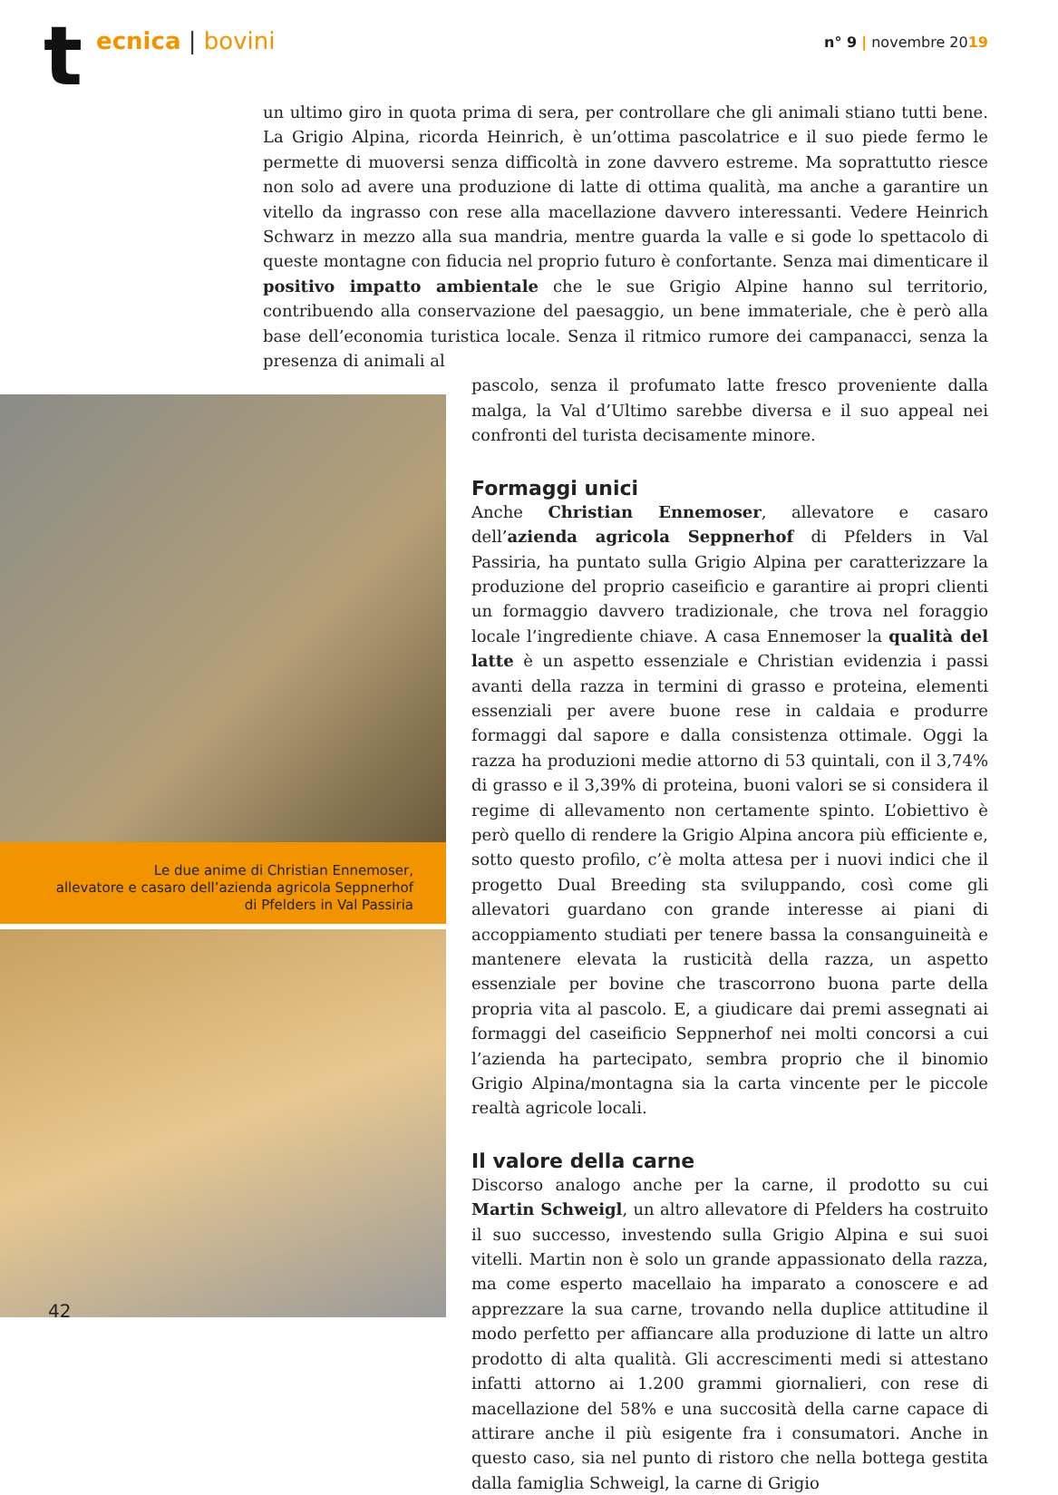t ecnica | bovini n° 9 | novembre 2019
un ultimo giro in quota prima di sera, per controllare che gli animali stiano tutti bene. La Grigio Alpina, ricorda Heinrich, è un’ottima pascolatrice e il suo piede fermo le permette di muoversi senza difficoltà in zone davvero estreme. Ma soprattutto riesce non solo ad avere una produzione di latte di ottima qualità, ma anche a garantire un vitello da ingrasso con rese alla macellazione davvero interessanti. Vedere Heinrich Schwarz in mezzo alla sua mandria, mentre guarda la valle e si gode lo spettacolo di queste montagne con fiducia nel proprio futuro è confortante. Senza mai dimenticare il positivo impatto ambientale che le sue Grigio Alpine hanno sul territorio, contribuendo alla conservazione del paesaggio, un bene immateriale, che è però alla base dell’economia turistica locale. Senza il ritmico rumore dei campanacci, senza la presenza di animali al
Le due anime di Christian Ennemoser,
allevatore e casaro dell’azienda agricola Seppnerhof
di Pfelders in Val Passiria
pascolo, senza il profumato latte fresco proveniente dalla malga, la Val d’Ultimo sarebbe diversa e il suo appeal nei confronti del turista decisamente minore.
Formaggi unici
Anche Christian Ennemoser, allevatore e casaro dell’azienda agricola Seppnerhof di Pfelders in Val Passiria, ha puntato sulla Grigio Alpina per caratterizzare la produzione del proprio caseificio e garantire ai propri clienti un formaggio davvero tradizionale, che trova nel foraggio locale l’ingrediente chiave. A casa Ennemoser la qualità del latte è un aspetto essenziale e Christian evidenzia i passi avanti della razza in termini di grasso e proteina, elementi essenziali per avere buone rese in caldaia e produrre formaggi dal sapore e dalla consistenza ottimale. Oggi la razza ha produzioni medie attorno di 53 quintali, con il 3,74% di grasso e il 3,39% di proteina, buoni valori se si considera il regime di allevamento non certamente spinto. L’obiettivo è però quello di rendere la Grigio Alpina ancora più efficiente e, sotto questo profilo, c’è molta attesa per i nuovi indici che il progetto Dual Breeding sta sviluppando, così come gli allevatori guardano con grande interesse ai piani di accoppiamento studiati per tenere bassa la consanguineità e mantenere elevata la rusticità della razza, un aspetto essenziale per bovine che trascorrono buona parte della propria vita al pascolo. E, a giudicare dai premi assegnati ai formaggi del caseificio Seppnerhof nei molti concorsi a cui l’azienda ha partecipato, sembra proprio che il binomio Grigio Alpina/montagna sia la carta vincente per le piccole realtà agricole locali.
Il valore della carne
Discorso analogo anche per la carne, il prodotto su cui Martin Schweigl, un altro allevatore di Pfelders ha costruito il suo successo, investendo sulla Grigio Alpina e sui suoi vitelli. Martin non è solo un grande appassionato della razza, ma come esperto macellaio ha imparato a conoscere e ad apprezzare la sua carne, trovando nella duplice attitudine il modo perfetto per affiancare alla produzione di latte un altro prodotto di alta qualità. Gli accrescimenti medi si attestano infatti attorno ai 1.200 grammi giornalieri, con rese di macellazione del 58% e una succosità della carne capace di attirare anche il più esigente fra i consumatori. Anche in questo caso, sia nel punto di ristoro che nella bottega gestita dalla famiglia Schweigl, la carne di Grigio
42